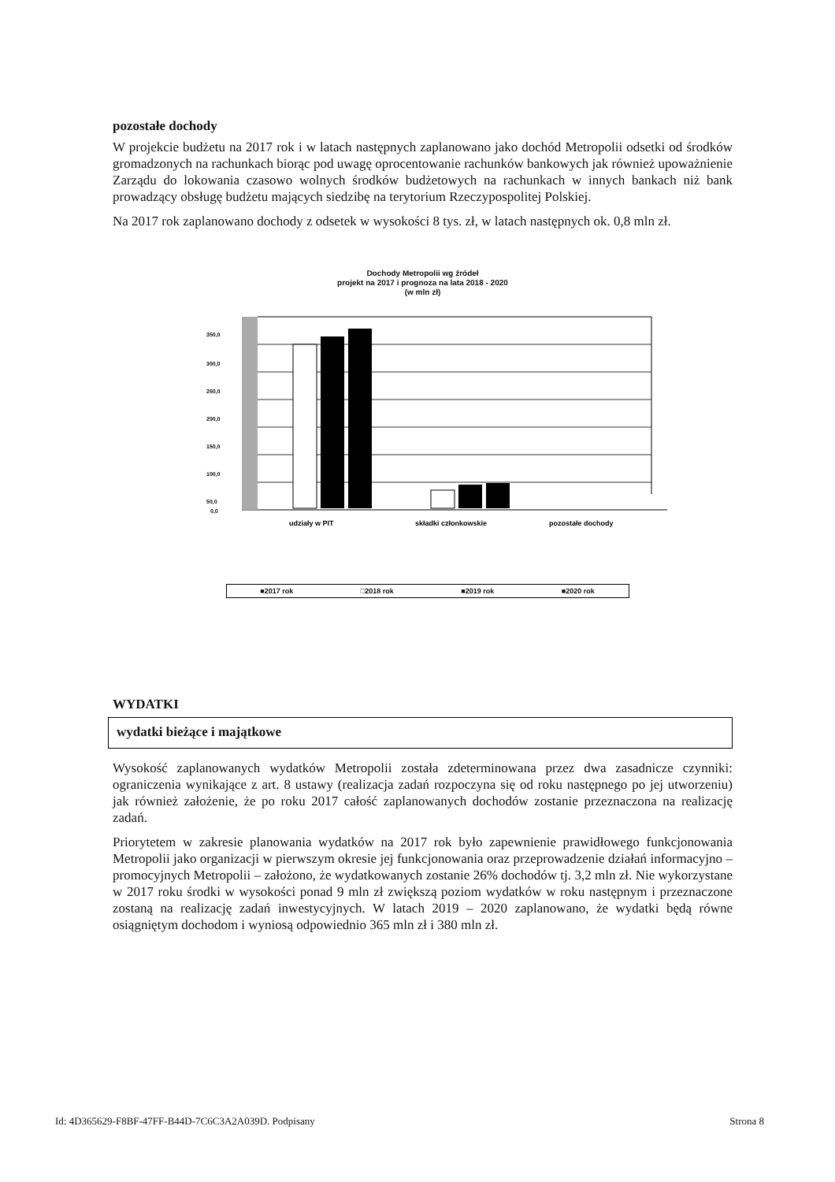pozostałe dochody
W projekcie budżetu na 2017 rok i w latach następnych zaplanowano jako dochód Metropolii odsetki od środków gromadzonych na rachunkach biorąc pod uwagę oprocentowanie rachunków bankowych jak również upoważnienie Zarządu do lokowania czasowo wolnych środków budżetowych na rachunkach w innych bankach niż bank prowadzący obsługę budżetu mających siedzibę na terytorium Rzeczypospolitej Polskiej.
Na 2017 rok zaplanowano dochody z odsetek w wysokości 8 tys. zł, w latach następnych ok. 0,8 mln zł.
Dochody Metropolii wg źródeł
projekt na 2017 i prognoza na lata 2018 - 2020
(w mln zł)
350,0
300,0
250,0
200,0
150,0
100,0
50,0
0,0
udziały w PIT
składki członkowskie
pozostałe dochody
■2017 rok □2018 rok ■2019 rok ■2020 rok
WYDATKI
wydatki bieżące i majątkowe
Wysokość zaplanowanych wydatków Metropolii została zdeterminowana przez dwa zasadnicze czynniki: ograniczenia wynikające z art. 8 ustawy (realizacja zadań rozpoczyna się od roku następnego po jej utworzeniu) jak również założenie, że po roku 2017 całość zaplanowanych dochodów zostanie przeznaczona na realizację zadań.
Priorytetem w zakresie planowania wydatków na 2017 rok było zapewnienie prawidłowego funkcjonowania Metropolii jako organizacji w pierwszym okresie jej funkcjonowania oraz przeprowadzenie działań informacyjno – promocyjnych Metropolii – założono, że wydatkowanych zostanie 26% dochodów tj. 3,2 mln zł. Nie wykorzystane w 2017 roku środki w wysokości ponad 9 mln zł zwiększą poziom wydatków w roku następnym i przeznaczone zostaną na realizację zadań inwestycyjnych. W latach 2019 – 2020 zaplanowano, że wydatki będą równe osiągniętym dochodom i wyniosą odpowiednio 365 mln zł i 380 mln zł.
Id: 4D365629-F8BF-47FF-B44D-7C6C3A2A039D. Podpisany Strona 8